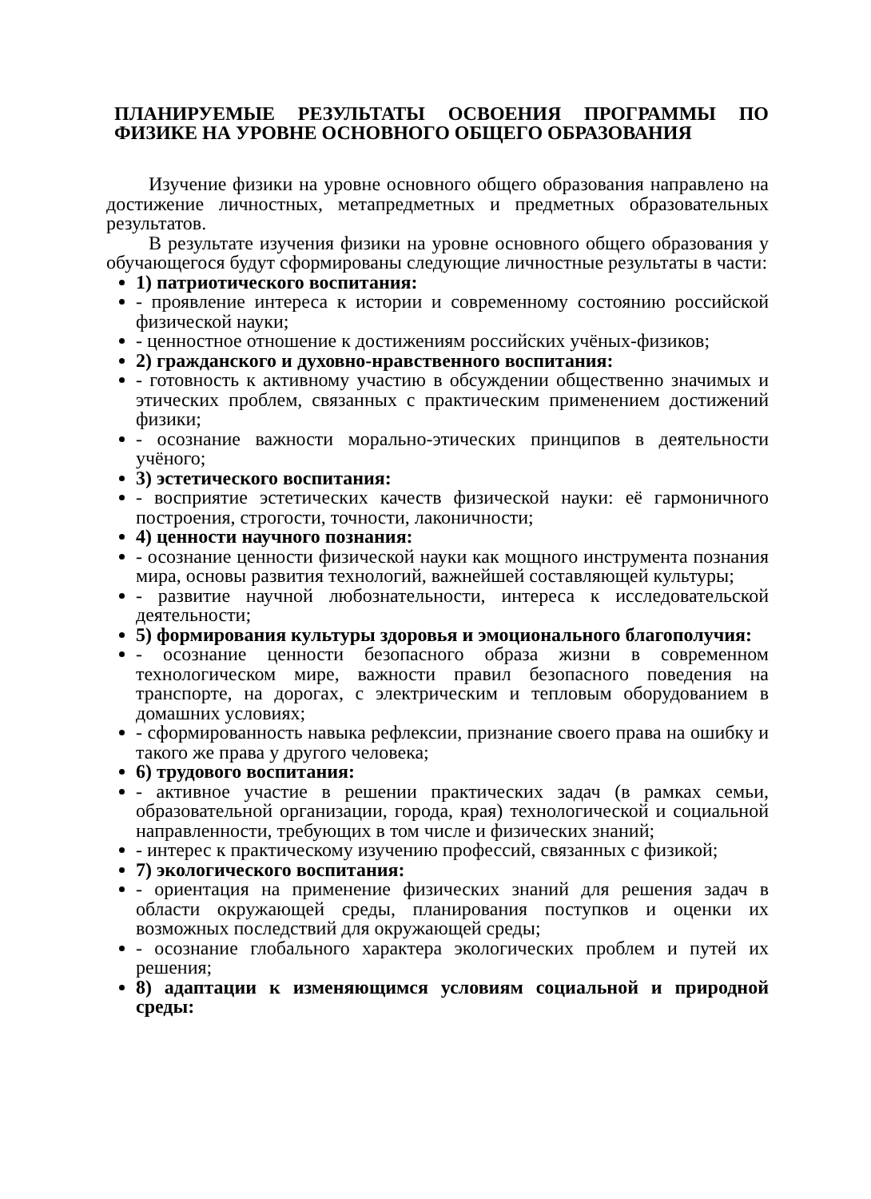ПЛАНИРУЕМЫЕ РЕЗУЛЬТАТЫ ОСВОЕНИЯ ПРОГРАММЫ ПО ФИЗИКЕ НА УРОВНЕ ОСНОВНОГО ОБЩЕГО ОБРАЗОВАНИЯ
Изучение физики на уровне основного общего образования направлено на достижение личностных, метапредметных и предметных образовательных результатов.
В результате изучения физики на уровне основного общего образования у обучающегося будут сформированы следующие личностные результаты в части:
1) патриотического воспитания:
- проявление интереса к истории и современному состоянию российской физической науки;
- ценностное отношение к достижениям российских учёных-физиков;
2) гражданского и духовно-нравственного воспитания:
- готовность к активному участию в обсуждении общественно значимых и этических проблем, связанных с практическим применением достижений физики;
- осознание важности морально-этических принципов в деятельности учёного;
3) эстетического воспитания:
- восприятие эстетических качеств физической науки: её гармоничного построения, строгости, точности, лаконичности;
4) ценности научного познания:
- осознание ценности физической науки как мощного инструмента познания мира, основы развития технологий, важнейшей составляющей культуры;
- развитие научной любознательности, интереса к исследовательской деятельности;
5) формирования культуры здоровья и эмоционального благополучия:
- осознание ценности безопасного образа жизни в современном технологическом мире, важности правил безопасного поведения на транспорте, на дорогах, с электрическим и тепловым оборудованием в домашних условиях;
- сформированность навыка рефлексии, признание своего права на ошибку и такого же права у другого человека;
6) трудового воспитания:
- активное участие в решении практических задач (в рамках семьи, образовательной организации, города, края) технологической и социальной направленности, требующих в том числе и физических знаний;
- интерес к практическому изучению профессий, связанных с физикой;
7) экологического воспитания:
- ориентация на применение физических знаний для решения задач в области окружающей среды, планирования поступков и оценки их возможных последствий для окружающей среды;
- осознание глобального характера экологических проблем и путей их решения;
8) адаптации к изменяющимся условиям социальной и природной среды: